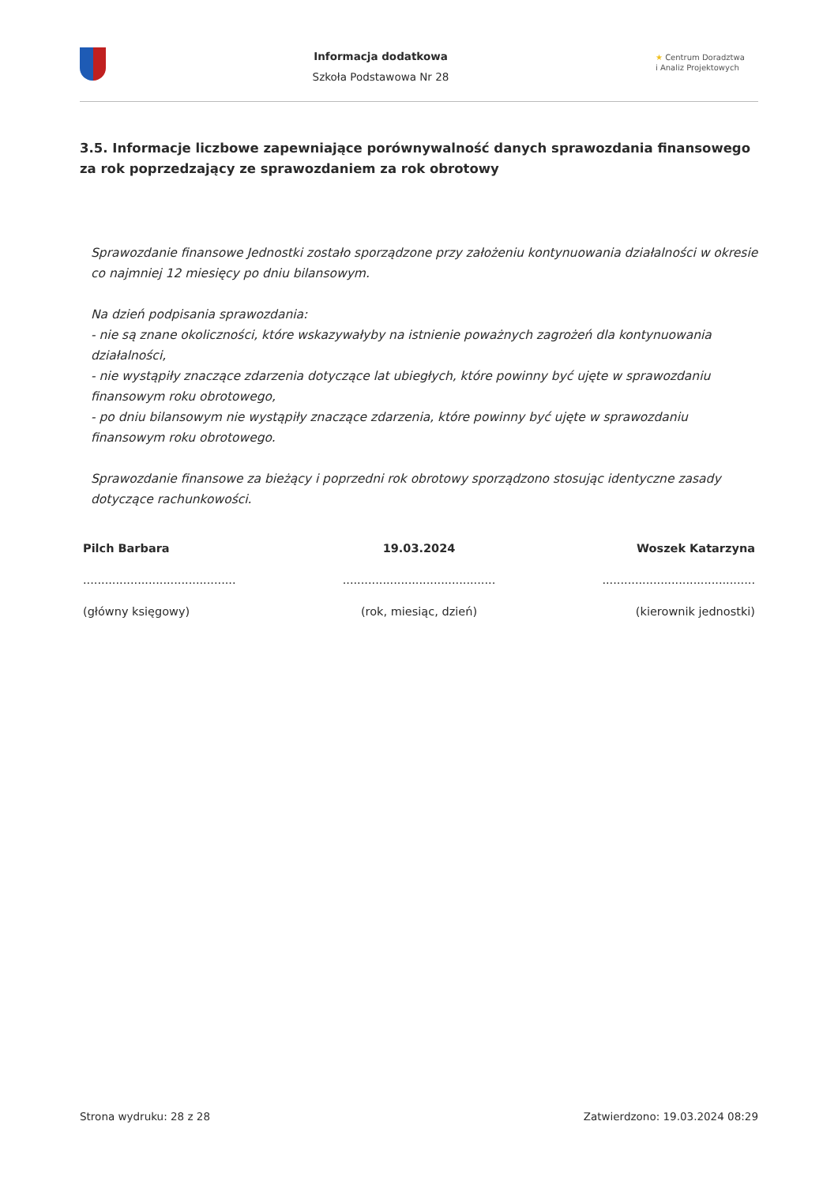Informacja dodatkowa
Szkoła Podstawowa Nr 28
★ Centrum Doradztwa
i Analiz Projektowych
3.5. Informacje liczbowe zapewniające porównywalność danych sprawozdania finansowego za rok poprzedzający ze sprawozdaniem za rok obrotowy
Sprawozdanie finansowe Jednostki zostało sporządzone przy założeniu kontynuowania działalności w okresie co najmniej 12 miesięcy po dniu bilansowym.
Na dzień podpisania sprawozdania:
- nie są znane okoliczności, które wskazywałyby na istnienie poważnych zagrożeń dla kontynuowania działalności,
- nie wystąpiły znaczące zdarzenia dotyczące lat ubiegłych, które powinny być ujęte w sprawozdaniu finansowym roku obrotowego,
- po dniu bilansowym nie wystąpiły znaczące zdarzenia, które powinny być ujęte w sprawozdaniu finansowym roku obrotowego.
Sprawozdanie finansowe za bieżący i poprzedni rok obrotowy sporządzono stosując identyczne zasady dotyczące rachunkowości.
| Pilch Barbara | 19.03.2024 | Woszek Katarzyna |
| .......................................... | .......................................... | .......................................... |
| (główny księgowy) | (rok, miesiąc, dzień) | (kierownik jednostki) |
Strona wydruku: 28 z 28 Zatwierdzono: 19.03.2024 08:29